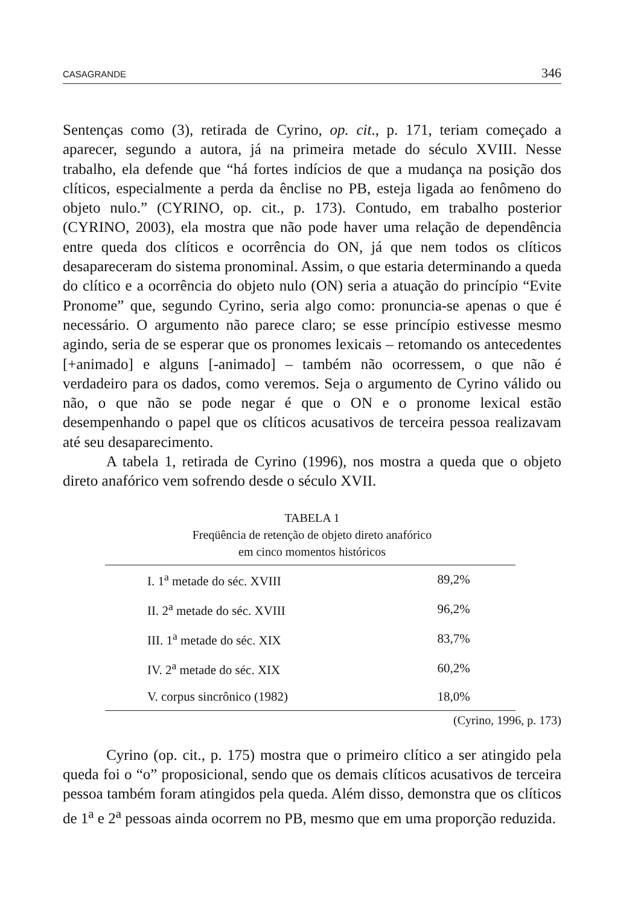CASAGRANDE 346
Sentenças como (3), retirada de Cyrino, op. cit., p. 171, teriam começado a aparecer, segundo a autora, já na primeira metade do século XVIII. Nesse trabalho, ela defende que “há fortes indícios de que a mudança na posição dos clíticos, especialmente a perda da ênclise no PB, esteja ligada ao fenômeno do objeto nulo.” (CYRINO, op. cit., p. 173). Contudo, em trabalho posterior (CYRINO, 2003), ela mostra que não pode haver uma relação de dependência entre queda dos clíticos e ocorrência do ON, já que nem todos os clíticos desapareceram do sistema pronominal. Assim, o que estaria determinando a queda do clítico e a ocorrência do objeto nulo (ON) seria a atuação do princípio “Evite Pronome” que, segundo Cyrino, seria algo como: pronuncia-se apenas o que é necessário. O argumento não parece claro; se esse princípio estivesse mesmo agindo, seria de se esperar que os pronomes lexicais – retomando os antecedentes [+animado] e alguns [-animado] – também não ocorressem, o que não é verdadeiro para os dados, como veremos. Seja o argumento de Cyrino válido ou não, o que não se pode negar é que o ON e o pronome lexical estão desempenhando o papel que os clíticos acusativos de terceira pessoa realizavam até seu desaparecimento.
A tabela 1, retirada de Cyrino (1996), nos mostra a queda que o objeto direto anafórico vem sofrendo desde o século XVII.
TABELA 1
Freqüência de retenção de objeto direto anafórico
em cinco momentos históricos
| I. 1<sup>a</sup> metade do séc. XVIII | 89,2% |
| II. 2<sup>a</sup> metade do séc. XVIII | 96,2% |
| III. 1<sup>a</sup> metade do séc. XIX | 83,7% |
| IV. 2<sup>a</sup> metade do séc. XIX | 60,2% |
| V. corpus sincrônico (1982) | 18,0% |
(Cyrino, 1996, p. 173)
Cyrino (op. cit., p. 175) mostra que o primeiro clítico a ser atingido pela queda foi o “o” proposicional, sendo que os demais clíticos acusativos de terceira pessoa também foram atingidos pela queda. Além disso, demonstra que os clíticos de 1<sup>a</sup> e 2<sup>a</sup> pessoas ainda ocorrem no PB, mesmo que em uma proporção reduzida.